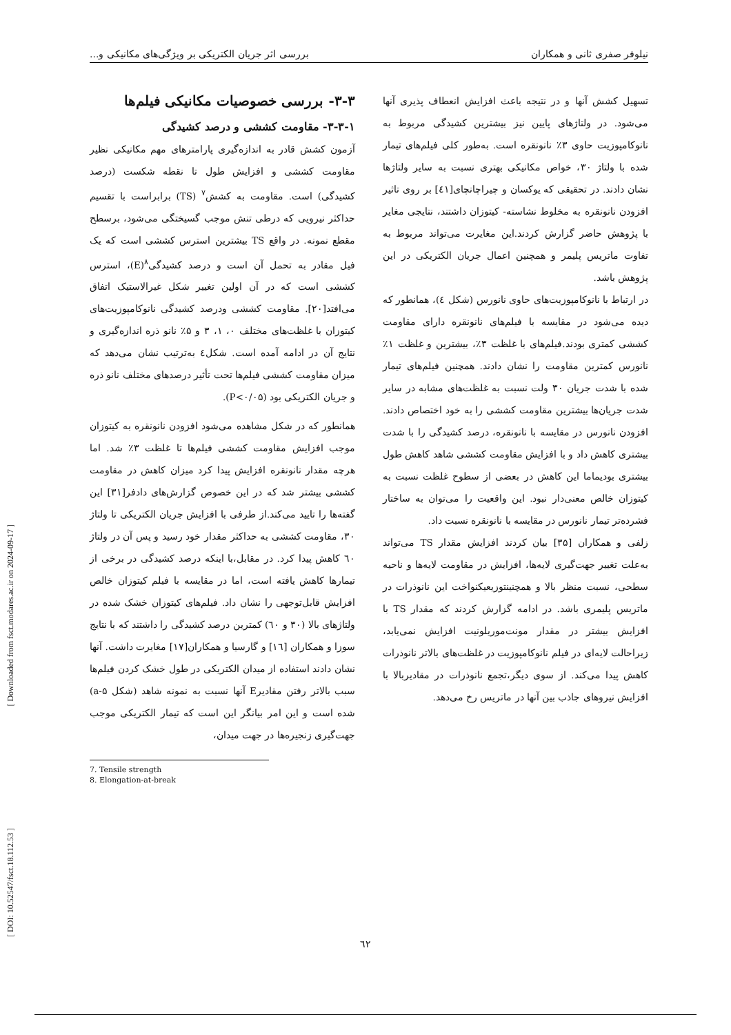نیلوفر صفری ثانی و همکاران بررسی اثر جریان الکتریکی بر ویژگی‌های مکانیکی و...
۳-۳- بررسی خصوصیات مکانیکی فیلم‌ها
۳-۳-۱- مقاومت کششی و درصد کشیدگی
آزمون کشش قادر به اندازه‌گیری پارامترهای مهم مکانیکی نظیر مقاومت کششی و افزایش طول تا نقطه شکست (درصد کشیدگی) است. مقاومت به کشش<sup>۷</sup> (TS) برابراست با تقسیم حداکثر نیرویی که درطی تنش موجب گسیختگی می‌شود، برسطح مقطع نمونه. در واقع TS بیشترین استرس کششی است که یک فیل مقادر به تحمل آن است و درصد کشیدگی<sup>۸</sup>(E)، استرس کششی است که در آن اولین تغییر شکل غیرالاستیک اتفاق می‌افتد[۲۰]. مقاومت کششی ودرصد کشیدگی نانوکامپوزیت‌های کیتوزان با غلظت‌های مختلف ۰، ۱، ۳ و ۵٪ نانو ذره اندازه‌گیری و نتایج آن در ادامه آمده است. شکل٤ به‌ترتیب نشان می‌دهد که میزان مقاومت کششی فیلم‌ها تحت تأثیر درصدهای مختلف نانو ذره و جریان الکتریکی بود (P<۰/۰۵).
همانطور که در شکل مشاهده می‌شود افزودن نانونقره به کیتوزان موجب افزایش مقاومت کششی فیلم‌ها تا غلظت ۳٪ شد. اما هرچه مقدار نانونقره افزایش پیدا کرد میزان کاهش در مقاومت کششی بیشتر شد که در این خصوص گزارش‌های دادفر[۳۱] این گفته‌ها را تایید می‌کند.از طرفی با افزایش جریان الکتریکی تا ولتاژ ۳۰، مقاومت کششی به حداکثر مقدار خود رسید و پس آن در ولتاژ ٦۰ کاهش پیدا کرد. در مقابل،با اینکه درصد کشیدگی در برخی از تیمارها کاهش یافته است، اما در مقایسه با فیلم کیتوزان خالص افزایش قابل‌توجهی را نشان داد. فیلم‌های کیتوزان خشک شده در ولتاژهای بالا (۳۰ و ٦۰) کمترین درصد کشیدگی را داشتند که با نتایج سوزا و همکاران [١٦] و گارسیا و همکاران[١۷] مغایرت داشت. آنها نشان دادند استفاده از میدان الکتریکی در طول خشک کردن فیلم‌ها سبب بالاتر رفتن مقادیرE آنها نسبت به نمونه شاهد (شکل a-۵) شده است و این امر بیانگر این است که تیمار الکتریکی موجب جهت‌گیری زنجیره‌ها در جهت میدان،
7. Tensile strength
8. Elongation-at-break
تسهیل کشش آنها و در نتیجه باعث افزایش انعطاف پذیری آنها می‌شود. در ولتاژهای پایین نیز بیشترین کشیدگی مربوط به نانوکامپوزیت حاوی ۳٪ نانونقره است. به‌طور کلی فیلم‌های تیمار شده با ولتاژ ۳۰، خواص مکانیکی بهتری نسبت به سایر ولتاژها نشان دادند. در تحقیقی که یوکسان و چیراچانچای[٤١] بر روی تاثیر افزودن نانونقره به مخلوط نشاسته- کیتوزان داشتند، نتایجی مغایر با پژوهش حاضر گزارش کردند.این مغایرت می‌تواند مربوط به تفاوت ماتریس پلیمر و همچنین اعمال جریان الکتریکی در این پژوهش باشد.
در ارتباط با نانوکامپوزیت‌های حاوی نانورس (شکل ٤)، همانطور که دیده می‌شود در مقایسه با فیلم‌های نانونقره دارای مقاومت کششی کمتری بودند.فیلم‌های با غلظت ۳٪، بیشترین و غلظت ۱٪ نانورس کمترین مقاومت را نشان دادند. همچنین فیلم‌های تیمار شده با شدت جریان ۳۰ ولت نسبت به غلظت‌های مشابه در سایر شدت جریان‌ها بیشترین مقاومت کششی را به خود اختصاص دادند. افزودن نانورس در مقایسه با نانونقره، درصد کشیدگی را با شدت بیشتری کاهش داد و با افزایش مقاومت کششی شاهد کاهش طول بیشتری بودیماما این کاهش در بعضی از سطوح غلظت نسبت به کیتوزان خالص معنی‌دار نبود. این واقعیت را می‌توان به ساختار فشرده‌تر تیمار نانورس در مقایسه با نانونقره نسبت داد.
زلفی و همکاران [۳۵] بیان کردند افزایش مقدار TS می‌تواند به‌علت تغییر جهت‌گیری لایه‌ها، افزایش در مقاومت لایه‌ها و ناحیه سطحی، نسبت منظر بالا و همچنینتوزیعیکنواخت این نانوذرات در ماتریس پلیمری باشد. در ادامه گزارش کردند که مقدار TS با افزایش بیشتر در مقدار مونت‌موریلونیت افزایش نمی‌یابد، زیراحالت لایه‌ای در فیلم نانوکامپوزیت در غلظت‌های بالاتر نانوذرات کاهش پیدا می‌کند. از سوی دیگر،تجمع نانوذرات در مقادیربالا با افزایش نیروهای جاذب بین آنها در ماتریس رخ می‌دهد.
٦۲
[ Downloaded from fsct.modares.ac.ir on 2024-09-17 ]
[ DOI: 10.52547/fsct.18.112.53 ]